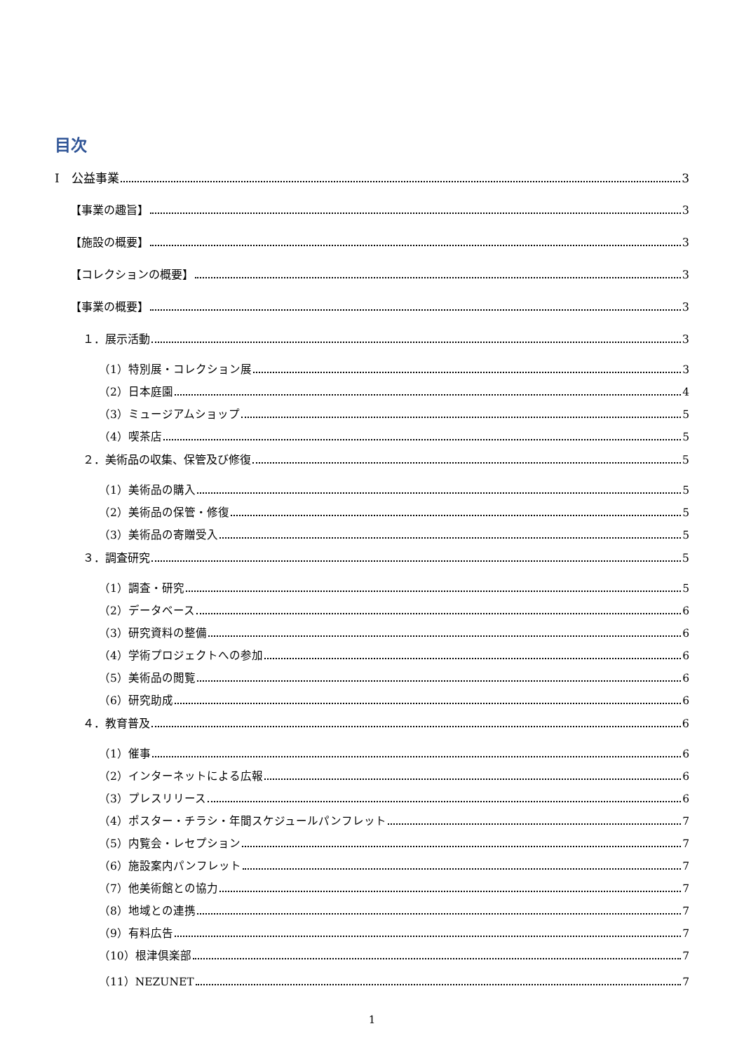目次
Ⅰ　公益事業 3
【事業の趣旨】 3
【施設の概要】 3
【コレクションの概要】 3
【事業の概要】 3
１．展示活動 3
（1）特別展・コレクション展 3
（2）日本庭園 4
（3）ミュージアムショップ 5
（4）喫茶店 5
２．美術品の収集、保管及び修復 5
（1）美術品の購入 5
（2）美術品の保管・修復 5
（3）美術品の寄贈受入 5
３．調査研究 5
（1）調査・研究 5
（2）データベース 6
（3）研究資料の整備 6
（4）学術プロジェクトへの参加 6
（5）美術品の閲覧 6
（6）研究助成 6
４．教育普及 6
（1）催事 6
（2）インターネットによる広報 6
（3）プレスリリース 6
（4）ポスター・チラシ・年間スケジュールパンフレット 7
（5）内覧会・レセプション 7
（6）施設案内パンフレット 7
（7）他美術館との協力 7
（8）地域との連携 7
（9）有料広告 7
（10）根津倶楽部 7
（11）NEZUNET 7
1